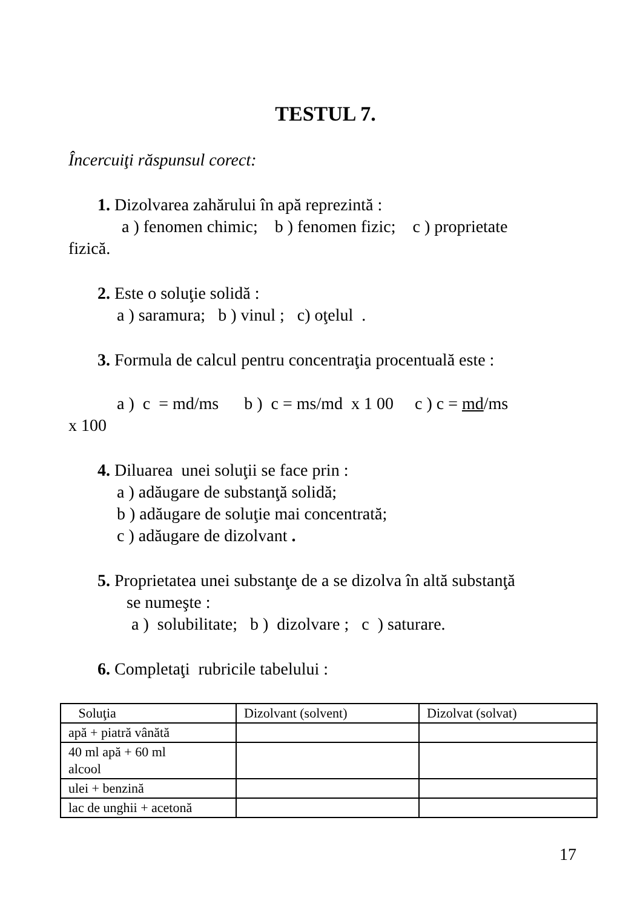TESTUL 7.
Încercuiţi răspunsul corect:
1. Dizolvarea zahărului în apă reprezintă :
a ) fenomen chimic; b ) fenomen fizic; c ) proprietate
fizică.
2. Este o soluţie solidă :
a ) saramura; b ) vinul ; c) oţelul .
3. Formula de calcul pentru concentraţia procentuală este :
a ) c = md/ms b ) c = ms/md x 1 00 c ) c = md/ms
x 100
4. Diluarea unei soluţii se face prin :
a ) adăugare de substanţă solidă;
b ) adăugare de soluţie mai concentrată;
c ) adăugare de dizolvant .
5. Proprietatea unei substanţe de a se dizolva în altă substanţă
se numeşte :
a ) solubilitate; b ) dizolvare ; c ) saturare.
6. Completaţi rubricile tabelului :
| Soluţia | Dizolvant (solvent) | Dizolvat (solvat) |
| apă + piatră vânătă | | |
| 40 ml apă + 60 ml alcool | | |
| ulei + benzină | | |
| lac de unghii + acetonă | | |
17